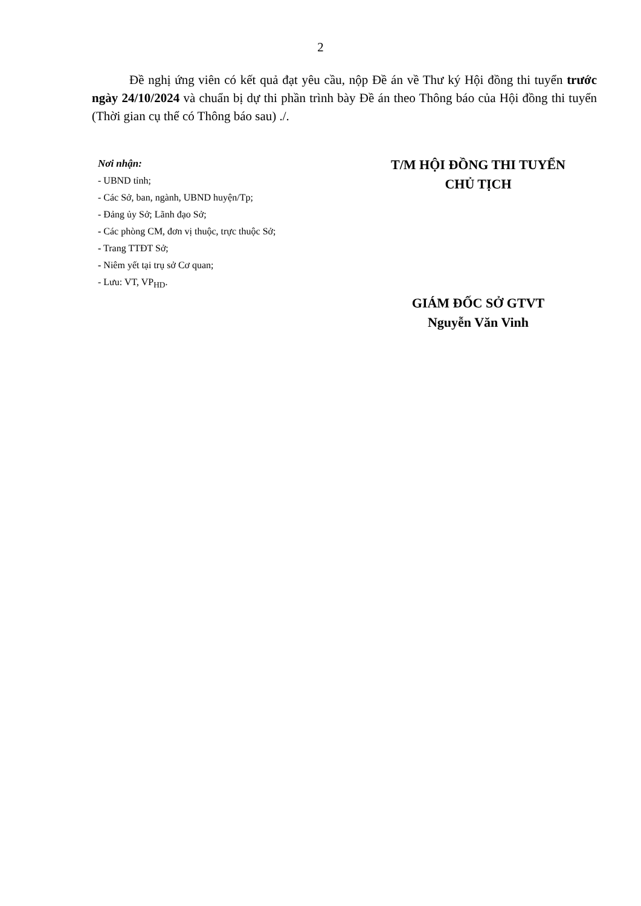2
Đề nghị ứng viên có kết quả đạt yêu cầu, nộp Đề án về Thư ký Hội đồng thi tuyển trước ngày 24/10/2024 và chuẩn bị dự thi phần trình bày Đề án theo Thông báo của Hội đồng thi tuyển (Thời gian cụ thể có Thông báo sau) ./.
Nơi nhận:
- UBND tỉnh;
- Các Sở, ban, ngành, UBND huyện/Tp;
- Đảng ủy Sở; Lãnh đạo Sở;
- Các phòng CM, đơn vị thuộc, trực thuộc Sở;
- Trang TTĐT Sở;
- Niêm yết tại trụ sở Cơ quan;
- Lưu: VT, VP<sub>HD</sub>.
T/M HỘI ĐỒNG THI TUYỂN
CHỦ TỊCH
GIÁM ĐỐC SỞ GTVT
Nguyễn Văn Vinh